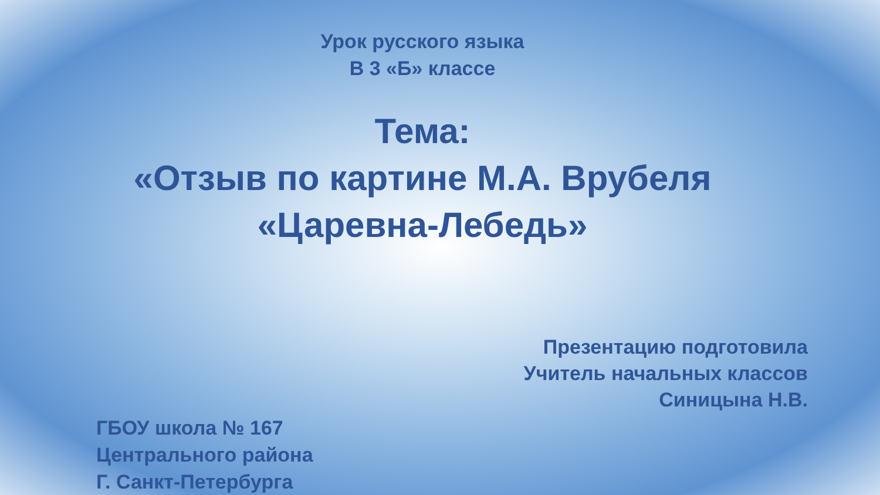Урок русского языка
В 3 «Б» классе
Тема:
«Отзыв по картине М.А. Врубеля
«Царевна-Лебедь»
Презентацию подготовила
Учитель начальных классов
Синицына Н.В.
ГБОУ школа № 167
Центрального района
Г. Санкт-Петербурга